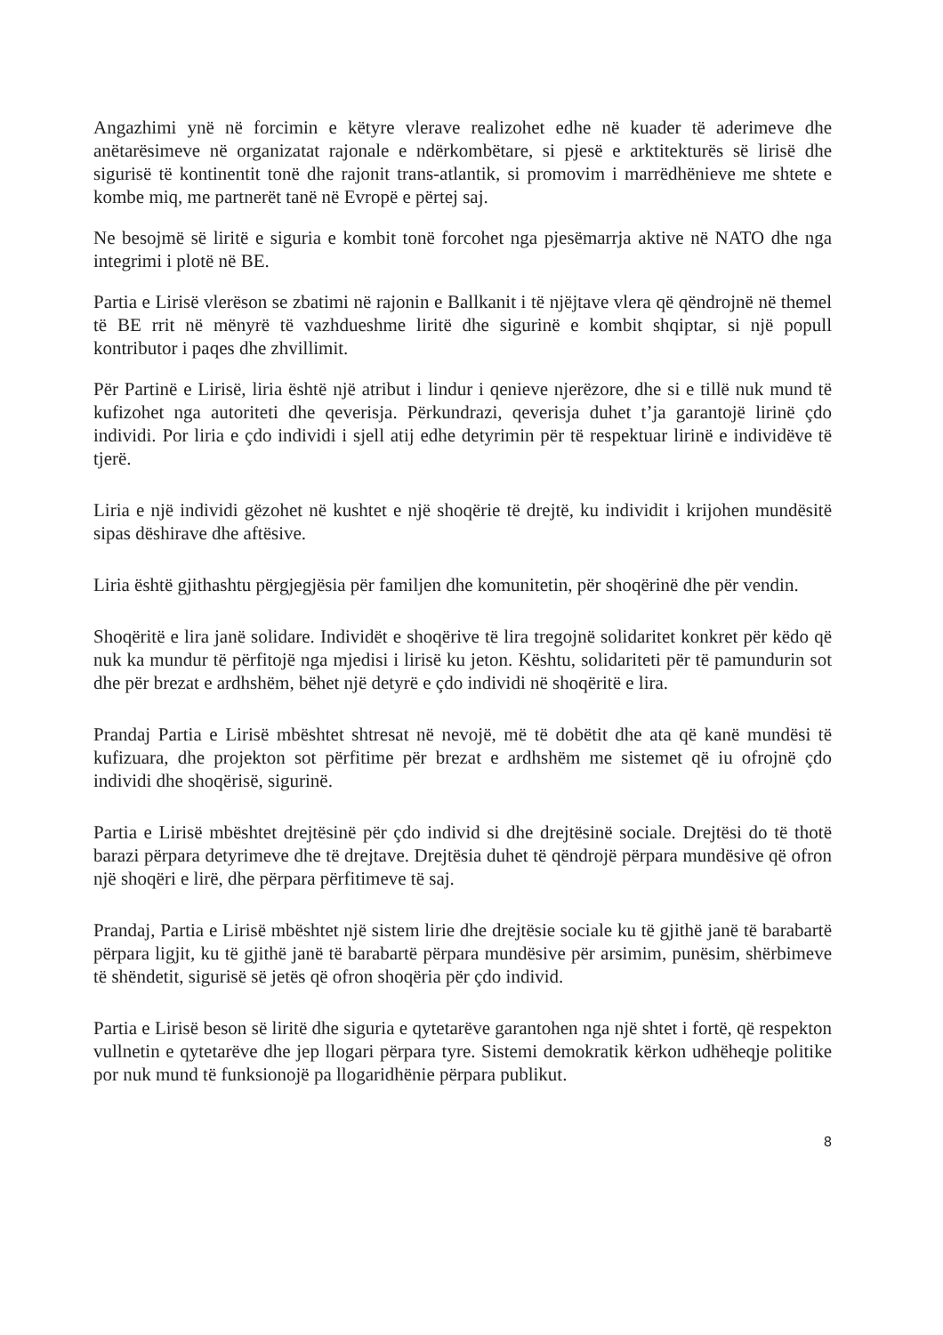Angazhimi ynë në forcimin e këtyre vlerave realizohet edhe në kuader të aderimeve dhe anëtarësimeve në organizatat rajonale e ndërkombëtare, si pjesë e arktitekturës së lirisë dhe sigurisë të kontinentit tonë dhe rajonit trans-atlantik, si promovim i marrëdhënieve me shtete e kombe miq, me partnerët tanë në Evropë e përtej saj.
Ne besojmë së liritë e siguria e kombit tonë forcohet nga pjesëmarrja aktive në NATO dhe nga integrimi i plotë në BE.
Partia e Lirisë vlerëson se zbatimi në rajonin e Ballkanit i të njëjtave vlera që qëndrojnë në themel të BE rrit në mënyrë të vazhdueshme liritë dhe sigurinë e kombit shqiptar, si një popull kontributor i paqes dhe zhvillimit.
Për Partinë e Lirisë, liria është një atribut i lindur i qenieve njerëzore, dhe si e tillë nuk mund të kufizohet nga autoriteti dhe qeverisja. Përkundrazi, qeverisja duhet t’ja garantojë lirinë çdo individi. Por liria e çdo individi i sjell atij edhe detyrimin për të respektuar lirinë e individëve të tjerë.
Liria e një individi gëzohet në kushtet e një shoqërie të drejtë, ku individit i krijohen mundësitë sipas dëshirave dhe aftësive.
Liria është gjithashtu përgjegjësia për familjen dhe komunitetin, për shoqërinë dhe për vendin.
Shoqëritë e lira janë solidare. Individët e shoqërive të lira tregojnë solidaritet konkret për këdo që nuk ka mundur të përfitojë nga mjedisi i lirisë ku jeton. Kështu, solidariteti për të pamundurin sot dhe për brezat e ardhshëm, bëhet një detyrë e çdo individi në shoqëritë e lira.
Prandaj Partia e Lirisë mbështet shtresat në nevojë, më të dobëtit dhe ata që kanë mundësi të kufizuara, dhe projekton sot përfitime për brezat e ardhshëm me sistemet që iu ofrojnë çdo individi dhe shoqërisë, sigurinë.
Partia e Lirisë mbështet drejtësinë për çdo individ si dhe drejtësinë sociale. Drejtësi do të thotë barazi përpara detyrimeve dhe të drejtave. Drejtësia duhet të qëndrojë përpara mundësive që ofron një shoqëri e lirë, dhe përpara përfitimeve të saj.
Prandaj, Partia e Lirisë mbështet një sistem lirie dhe drejtësie sociale ku të gjithë janë të barabartë përpara ligjit, ku të gjithë janë të barabartë përpara mundësive për arsimim, punësim, shërbimeve të shëndetit, sigurisë së jetës që ofron shoqëria për çdo individ.
Partia e Lirisë beson së liritë dhe siguria e qytetarëve garantohen nga një shtet i fortë, që respekton vullnetin e qytetarëve dhe jep llogari përpara tyre. Sistemi demokratik kërkon udhëheqje politike por nuk mund të funksionojë pa llogaridhënie përpara publikut.
8